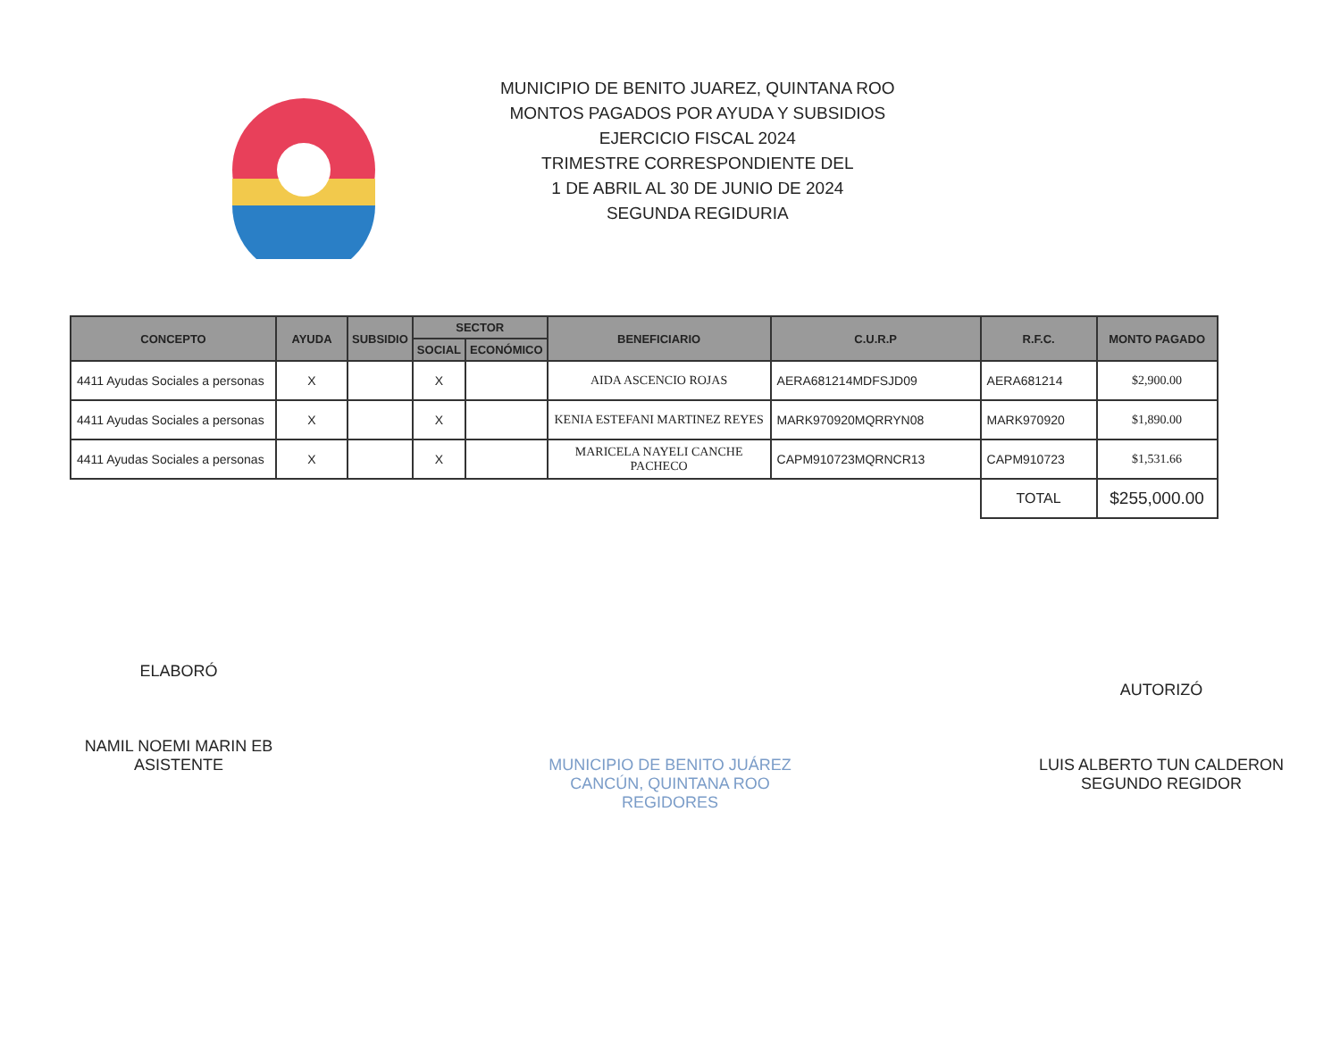MUNICIPIO DE BENITO JUAREZ, QUINTANA ROO
MONTOS PAGADOS POR AYUDA Y SUBSIDIOS
EJERCICIO FISCAL 2024
TRIMESTRE CORRESPONDIENTE DEL
1 DE ABRIL AL 30 DE JUNIO DE 2024
SEGUNDA REGIDURIA
| CONCEPTO | AYUDA | SUBSIDIO | SECTOR | | BENEFICIARIO | C.U.R.P | R.F.C. | MONTO PAGADO |
| --- | --- | --- | --- | --- | --- | --- | --- | --- |
| | | | SOCIAL | ECONÓMICO | | | | |
| 4411 Ayudas Sociales a personas | X | | X | | AIDA ASCENCIO ROJAS | AERA681214MDFSJD09 | AERA681214 | $2,900.00 |
| 4411 Ayudas Sociales a personas | X | | X | | KENIA ESTEFANI MARTINEZ REYES | MARK970920MQRRYN08 | MARK970920 | $1,890.00 |
| 4411 Ayudas Sociales a personas | X | | X | | MARICELA NAYELI CANCHE PACHECO | CAPM910723MQRNCR13 | CAPM910723 | $1,531.66 |
| | | | | | | | TOTAL | $255,000.00 |
ELABORÓ
NAMIL NOEMI MARIN EB
ASISTENTE
MUNICIPIO DE BENITO JUÁREZ
CANCÚN, QUINTANA ROO
REGIDORES
AUTORIZÓ
LUIS ALBERTO TUN CALDERON
SEGUNDO REGIDOR